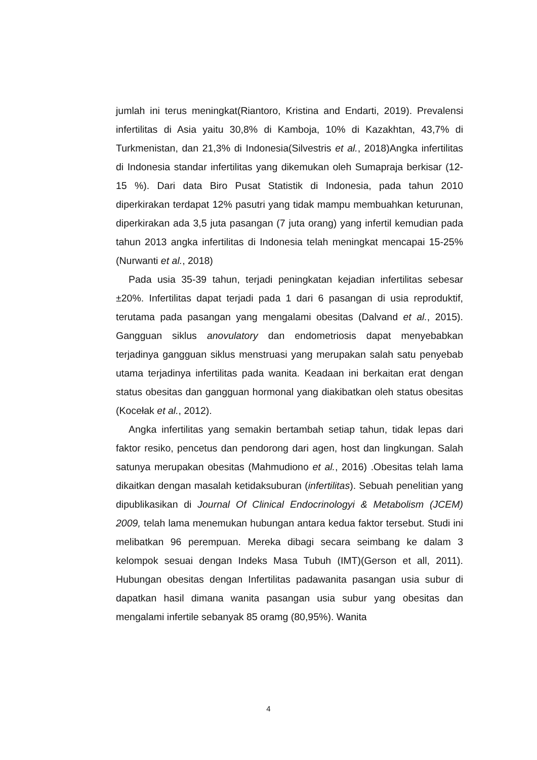jumlah ini terus meningkat(Riantoro, Kristina and Endarti, 2019). Prevalensi infertilitas di Asia yaitu 30,8% di Kamboja, 10% di Kazakhtan, 43,7% di Turkmenistan, dan 21,3% di Indonesia(Silvestris et al., 2018)Angka infertilitas di Indonesia standar infertilitas yang dikemukan oleh Sumapraja berkisar (12-15 %). Dari data Biro Pusat Statistik di Indonesia, pada tahun 2010 diperkirakan terdapat 12% pasutri yang tidak mampu membuahkan keturunan, diperkirakan ada 3,5 juta pasangan (7 juta orang) yang infertil kemudian pada tahun 2013 angka infertilitas di Indonesia telah meningkat mencapai 15-25% (Nurwanti et al., 2018)
Pada usia 35-39 tahun, terjadi peningkatan kejadian infertilitas sebesar ±20%. Infertilitas dapat terjadi pada 1 dari 6 pasangan di usia reproduktif, terutama pada pasangan yang mengalami obesitas (Dalvand et al., 2015). Gangguan siklus anovulatory dan endometriosis dapat menyebabkan terjadinya gangguan siklus menstruasi yang merupakan salah satu penyebab utama terjadinya infertilitas pada wanita. Keadaan ini berkaitan erat dengan status obesitas dan gangguan hormonal yang diakibatkan oleh status obesitas (Kocełak et al., 2012).
Angka infertilitas yang semakin bertambah setiap tahun, tidak lepas dari faktor resiko, pencetus dan pendorong dari agen, host dan lingkungan. Salah satunya merupakan obesitas (Mahmudiono et al., 2016) .Obesitas telah lama dikaitkan dengan masalah ketidaksuburan (infertilitas). Sebuah penelitian yang dipublikasikan di Journal Of Clinical Endocrinologyi & Metabolism (JCEM) 2009, telah lama menemukan hubungan antara kedua faktor tersebut. Studi ini melibatkan 96 perempuan. Mereka dibagi secara seimbang ke dalam 3 kelompok sesuai dengan Indeks Masa Tubuh (IMT)(Gerson et all, 2011). Hubungan obesitas dengan Infertilitas padawanita pasangan usia subur di dapatkan hasil dimana wanita pasangan usia subur yang obesitas dan mengalami infertile sebanyak 85 oramg (80,95%). Wanita
4